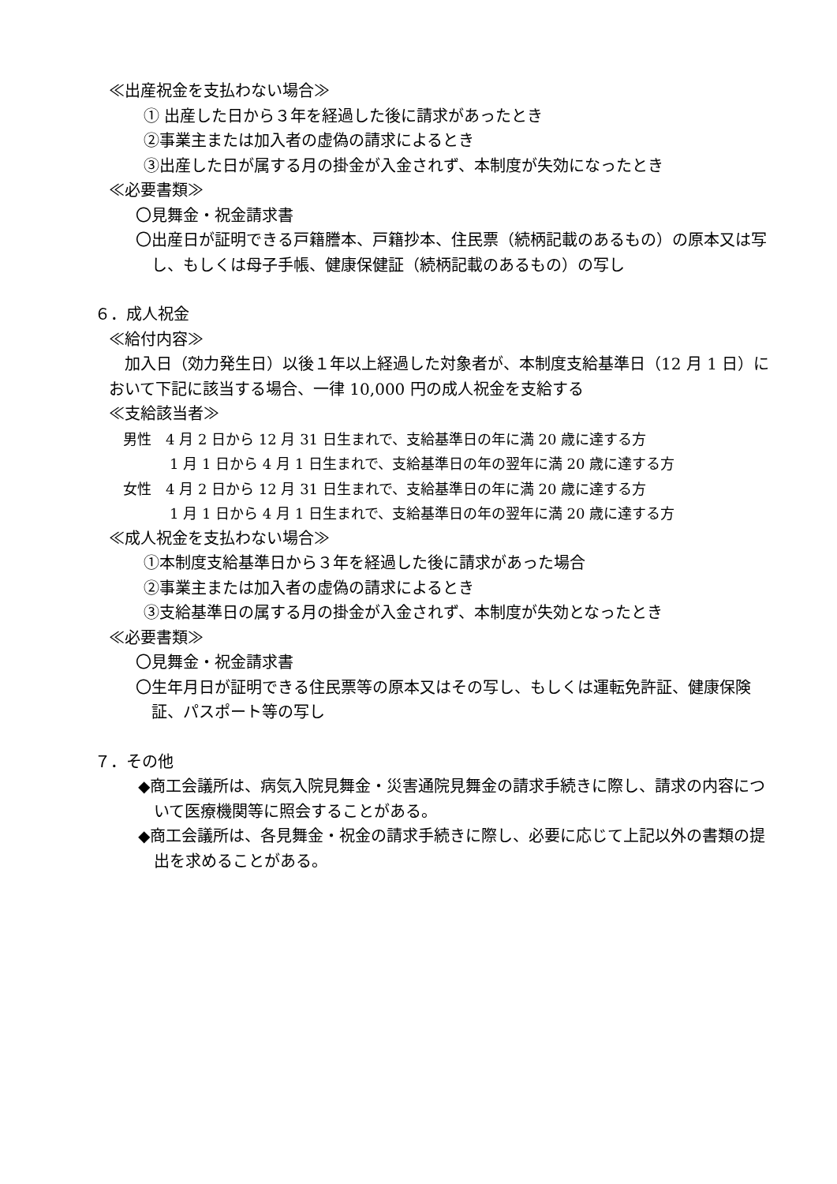≪出産祝金を支払わない場合≫
① 出産した日から３年を経過した後に請求があったとき
②事業主または加入者の虚偽の請求によるとき
③出産した日が属する月の掛金が入金されず、本制度が失効になったとき
≪必要書類≫
〇見舞金・祝金請求書
〇出産日が証明できる戸籍謄本、戸籍抄本、住民票（続柄記載のあるもの）の原本又は写し、もしくは母子手帳、健康保健証（続柄記載のあるもの）の写し
６．成人祝金
≪給付内容≫
加入日（効力発生日）以後１年以上経過した対象者が、本制度支給基準日（12 月 1 日）において下記に該当する場合、一律 10,000 円の成人祝金を支給する
≪支給該当者≫
男性　4 月 2 日から 12 月 31 日生まれで、支給基準日の年に満 20 歳に達する方
1 月 1 日から 4 月 1 日生まれで、支給基準日の年の翌年に満 20 歳に達する方
女性　4 月 2 日から 12 月 31 日生まれで、支給基準日の年に満 20 歳に達する方
1 月 1 日から 4 月 1 日生まれで、支給基準日の年の翌年に満 20 歳に達する方
≪成人祝金を支払わない場合≫
①本制度支給基準日から３年を経過した後に請求があった場合
②事業主または加入者の虚偽の請求によるとき
③支給基準日の属する月の掛金が入金されず、本制度が失効となったとき
≪必要書類≫
〇見舞金・祝金請求書
〇生年月日が証明できる住民票等の原本又はその写し、もしくは運転免許証、健康保険証、パスポート等の写し
７．その他
◆商工会議所は、病気入院見舞金・災害通院見舞金の請求手続きに際し、請求の内容について医療機関等に照会することがある。
◆商工会議所は、各見舞金・祝金の請求手続きに際し、必要に応じて上記以外の書類の提出を求めることがある。